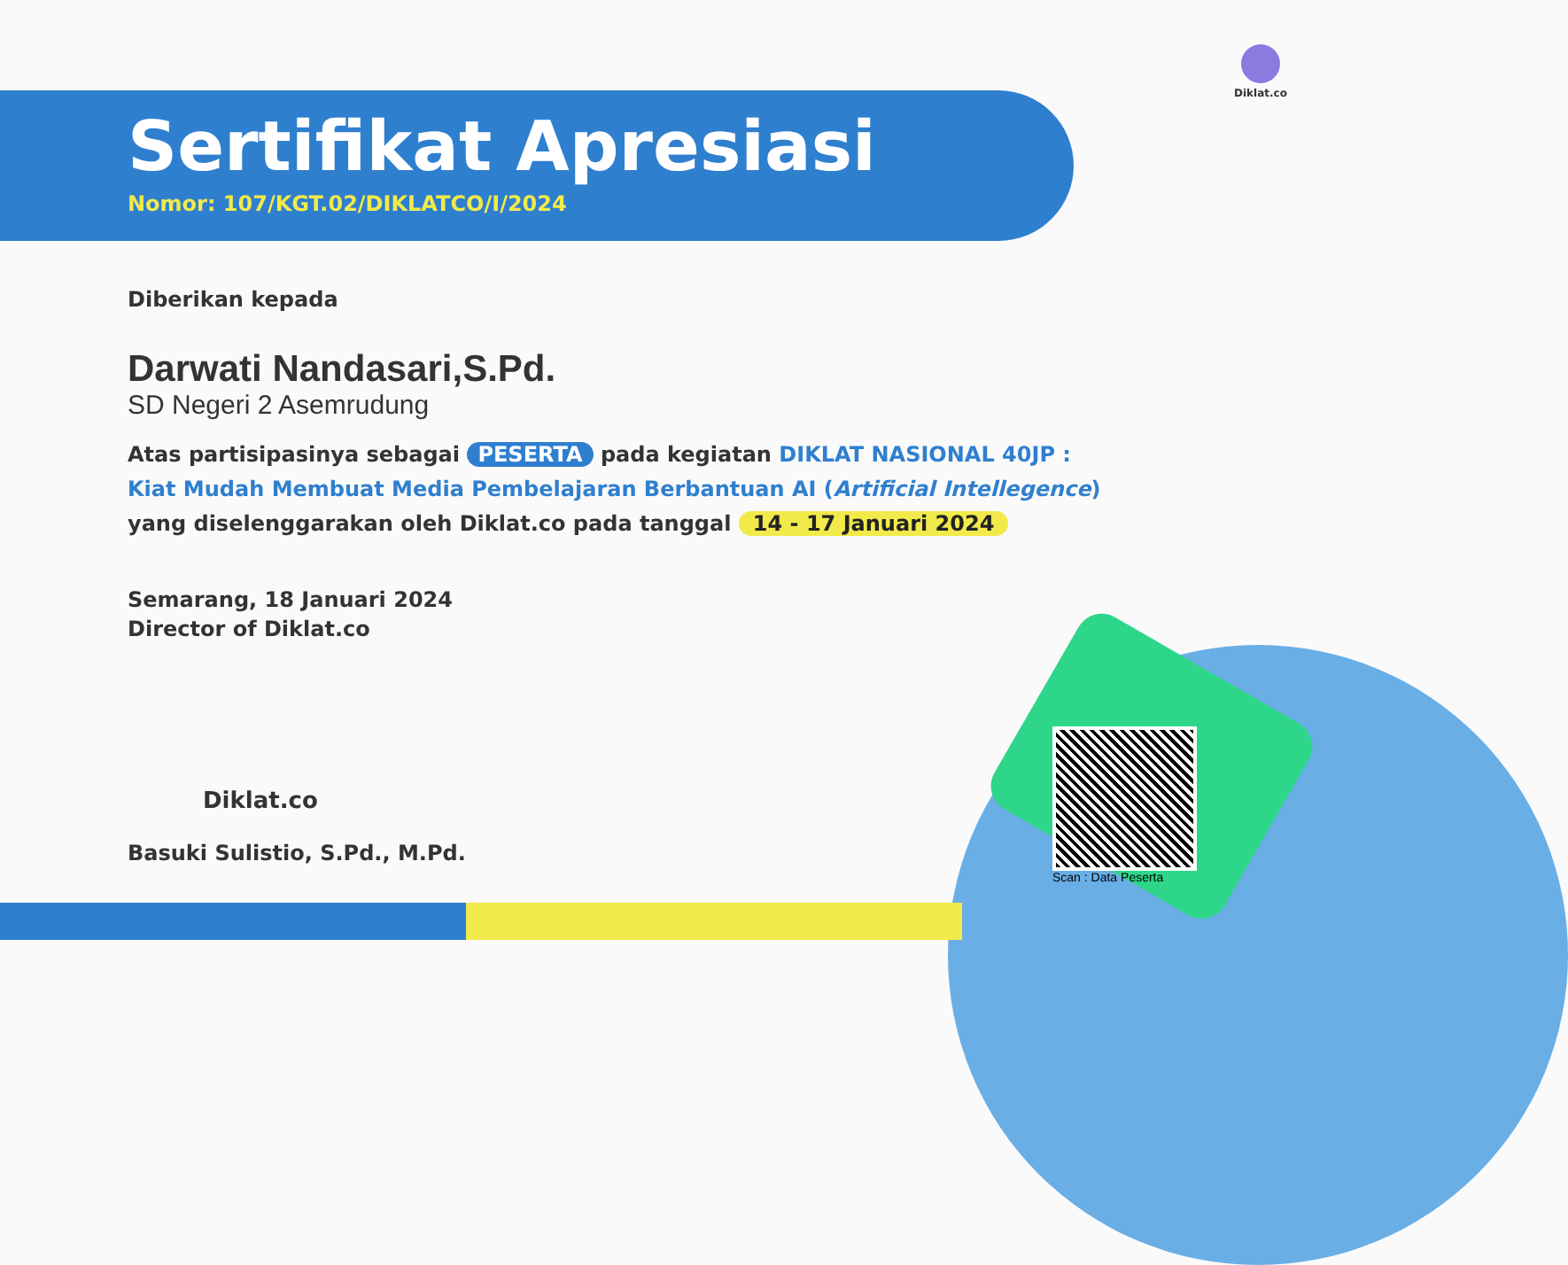Diklat.co
Sertifikat Apresiasi
Nomor: 107/KGT.02/DIKLATCO/I/2024
Diberikan kepada
Darwati Nandasari,S.Pd.
SD Negeri 2 Asemrudung
Atas partisipasinya sebagai PESERTA pada kegiatan DIKLAT NASIONAL 40JP :
Kiat Mudah Membuat Media Pembelajaran Berbantuan AI (Artificial Intellegence)
yang diselenggarakan oleh Diklat.co pada tanggal 14 - 17 Januari 2024
Semarang, 18 Januari 2024
Director of Diklat.co
Diklat.co
Basuki Sulistio, S.Pd., M.Pd.
Scan : Data Peserta